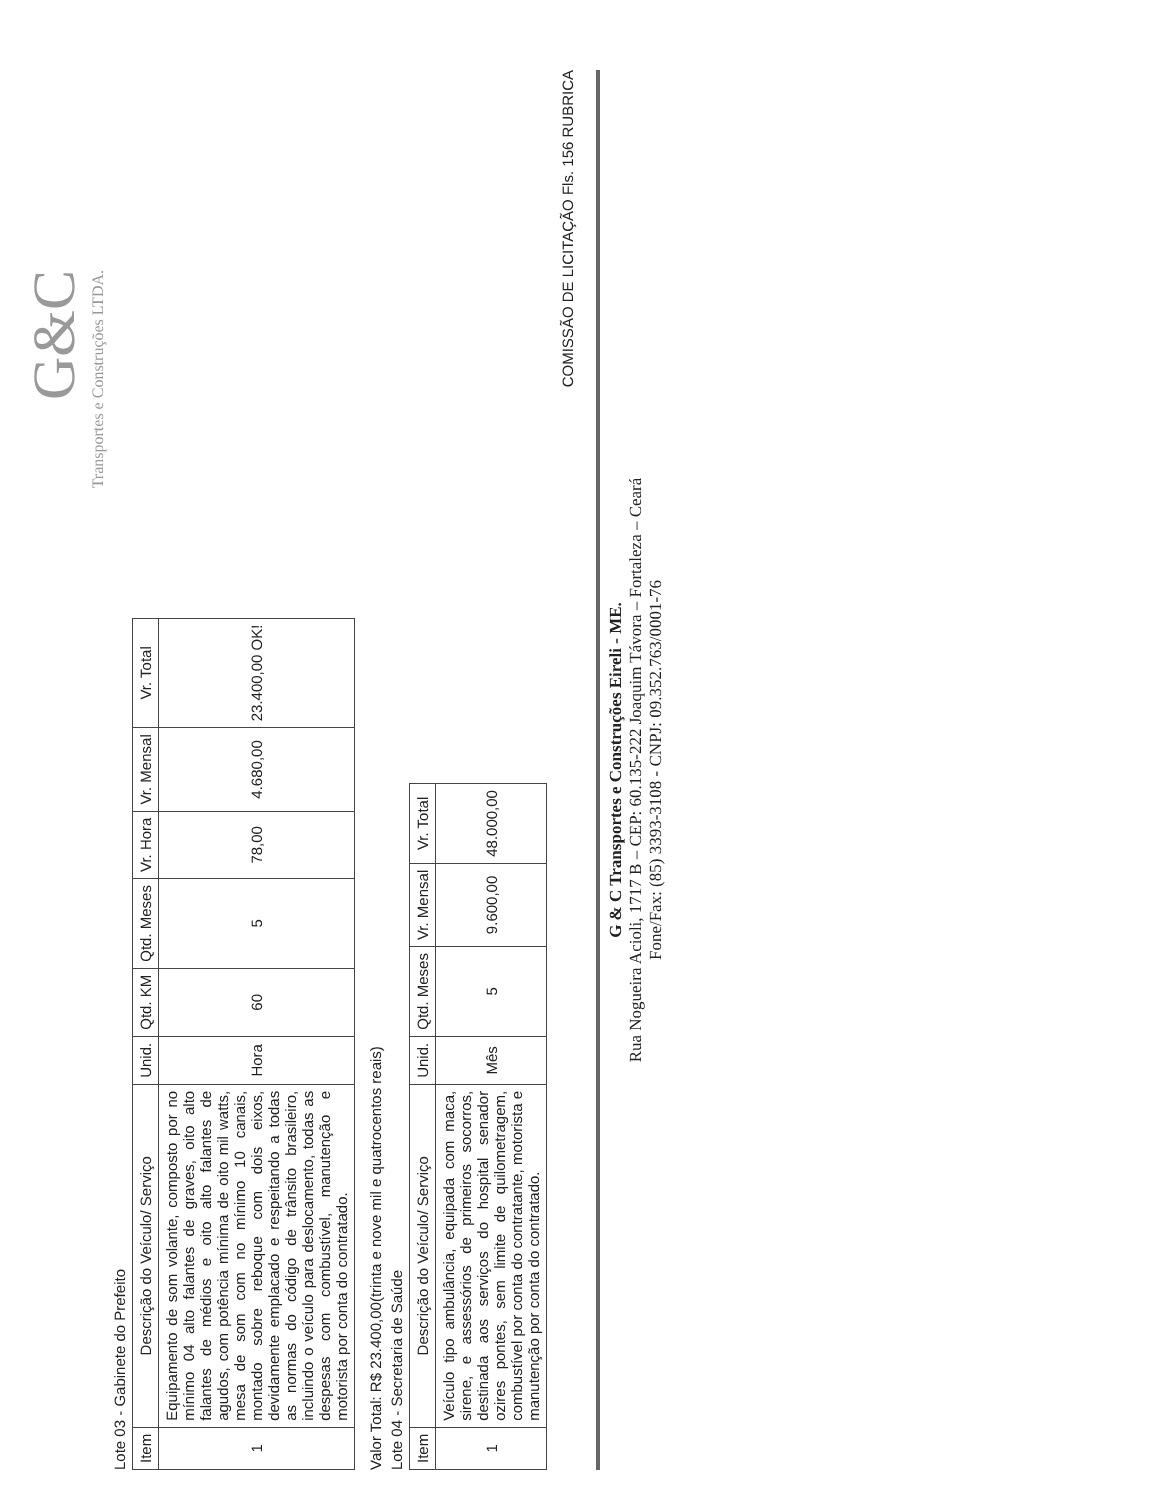G&C
Transportes e Construções LTDA.
Lote 03 - Gabinete do Prefeito
| Item | Descrição do Veículo/ Serviço | Unid. | Qtd. KM | Qtd. Meses | Vr. Hora | Vr. Mensal | Vr. Total |
| --- | --- | --- | --- | --- | --- | --- | --- |
| 1 | Equipamento de som volante, composto por no mínimo 04 alto falantes de graves, oito alto falantes de médios e oito alto falantes de agudos, com potência mínima de oito mil watts, mesa de som com no mínimo 10 canais, montado sobre reboque com dois eixos, devidamente emplacado e respeitando a todas as normas do código de trânsito brasileiro, incluindo o veículo para deslocamento, todas as despesas com combustível, manutenção e motorista por conta do contratado. | Hora | 60 | 5 | 78,00 | 4.680,00 | 23.400,00 OK! |
Valor Total: R$ 23.400,00(trinta e nove mil e quatrocentos reais)
Lote 04 - Secretaria de Saúde
| Item | Descrição do Veículo/ Serviço | Unid. | Qtd. Meses | Vr. Mensal | Vr. Total |
| --- | --- | --- | --- | --- | --- |
| 1 | Veículo tipo ambulância, equipada com maca, sirene, e assessórios de primeiros socorros, destinada aos serviços do hospital senador ozires pontes, sem limite de quilometragem, combustível por conta do contratante, motorista e manutenção por conta do contratado. | Mês | 5 | 9.600,00 | 48.000,00 |
COMISSÃO DE LICITAÇÃO Fls. 156 RUBRICA
G & C Transportes e Construções Eireli - ME.
Rua Nogueira Acioli, 1717 B – CEP: 60.135-222 Joaquim Távora – Fortaleza – Ceará
Fone/Fax: (85) 3393-3108 - CNPJ: 09.352.763/0001-76